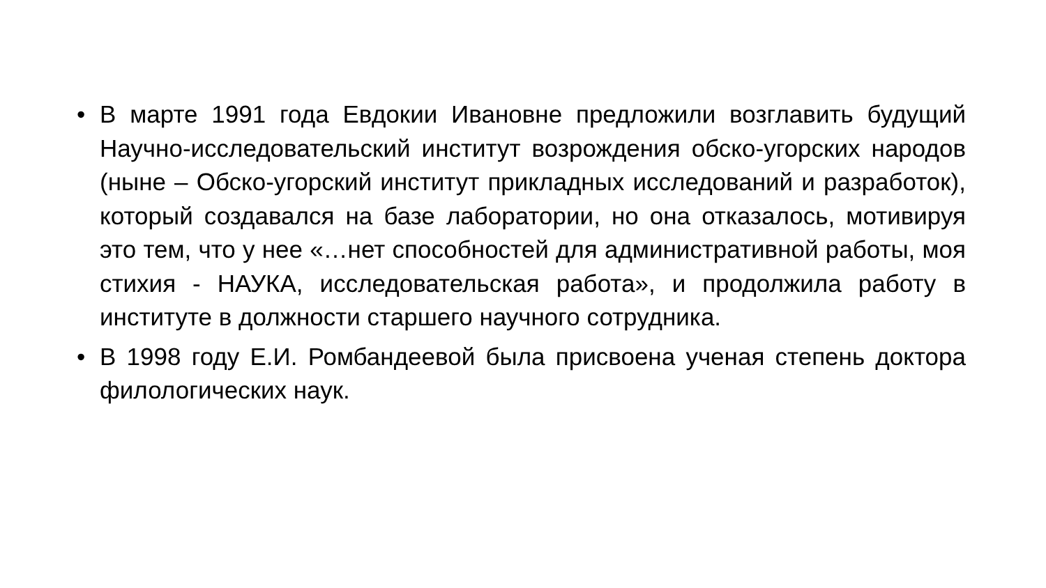• В марте 1991 года Евдокии Ивановне предложили возглавить будущий Научно-исследовательский институт возрождения обско-угорских народов (ныне – Обско-угорский институт прикладных исследований и разработок), который создавался на базе лаборатории, но она отказалось, мотивируя это тем, что у нее «…нет способностей для административной работы, моя стихия - НАУКА, исследовательская работа», и продолжила работу в институте в должности старшего научного сотрудника.
• В 1998 году Е.И. Ромбандеевой была присвоена ученая степень доктора филологических наук.